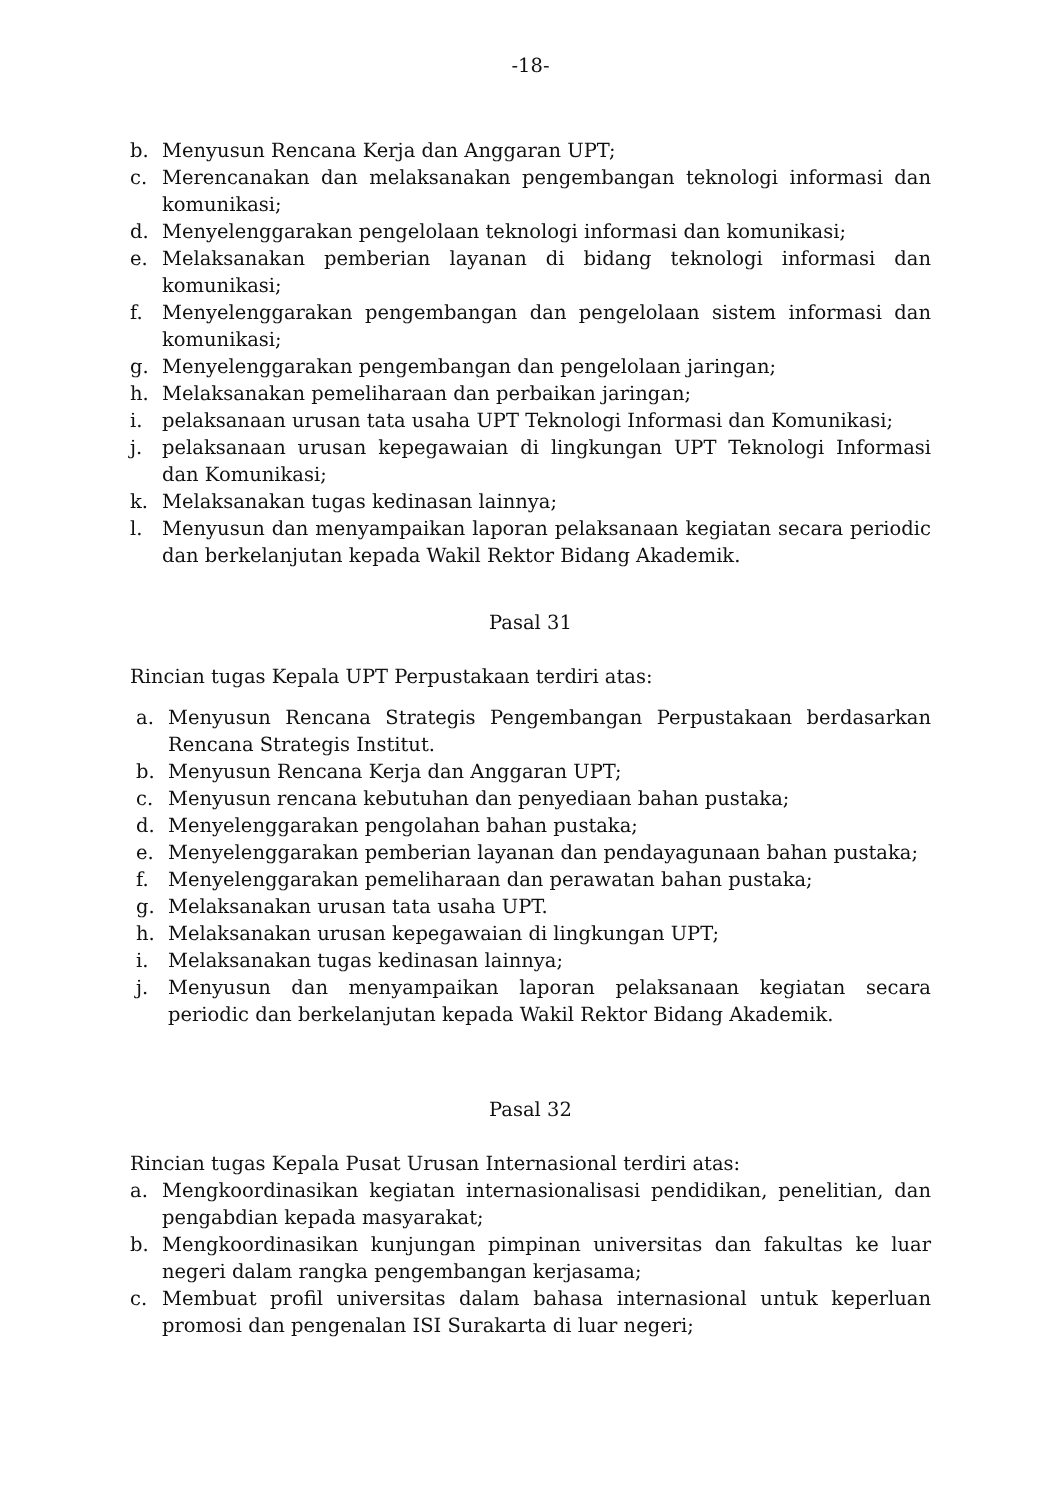-18-
b. Menyusun Rencana Kerja dan Anggaran UPT;
c. Merencanakan dan melaksanakan pengembangan teknologi informasi dan komunikasi;
d. Menyelenggarakan pengelolaan teknologi informasi dan komunikasi;
e. Melaksanakan pemberian layanan di bidang teknologi informasi dan komunikasi;
f. Menyelenggarakan pengembangan dan pengelolaan sistem informasi dan komunikasi;
g. Menyelenggarakan pengembangan dan pengelolaan jaringan;
h. Melaksanakan pemeliharaan dan perbaikan jaringan;
i. pelaksanaan urusan tata usaha UPT Teknologi Informasi dan Komunikasi;
j. pelaksanaan urusan kepegawaian di lingkungan UPT Teknologi Informasi dan Komunikasi;
k. Melaksanakan tugas kedinasan lainnya;
l. Menyusun dan menyampaikan laporan pelaksanaan kegiatan secara periodic dan berkelanjutan kepada Wakil Rektor Bidang Akademik.
Pasal 31
Rincian tugas Kepala UPT Perpustakaan terdiri atas:
a. Menyusun Rencana Strategis Pengembangan Perpustakaan berdasarkan Rencana Strategis Institut.
b. Menyusun Rencana Kerja dan Anggaran UPT;
c. Menyusun rencana kebutuhan dan penyediaan bahan pustaka;
d. Menyelenggarakan pengolahan bahan pustaka;
e. Menyelenggarakan pemberian layanan dan pendayagunaan bahan pustaka;
f. Menyelenggarakan pemeliharaan dan perawatan bahan pustaka;
g. Melaksanakan urusan tata usaha UPT.
h. Melaksanakan urusan kepegawaian di lingkungan UPT;
i. Melaksanakan tugas kedinasan lainnya;
j. Menyusun dan menyampaikan laporan pelaksanaan kegiatan secara periodic dan berkelanjutan kepada Wakil Rektor Bidang Akademik.
Pasal 32
Rincian tugas Kepala Pusat Urusan Internasional terdiri atas:
a. Mengkoordinasikan kegiatan internasionalisasi pendidikan, penelitian, dan pengabdian kepada masyarakat;
b. Mengkoordinasikan kunjungan pimpinan universitas dan fakultas ke luar negeri dalam rangka pengembangan kerjasama;
c. Membuat profil universitas dalam bahasa internasional untuk keperluan promosi dan pengenalan ISI Surakarta di luar negeri;